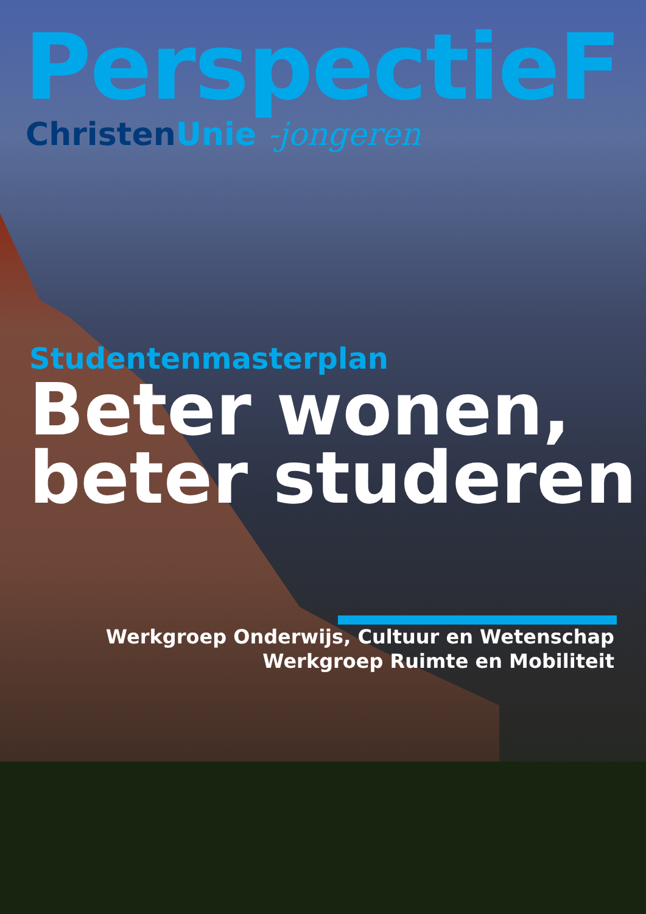PerspectieF
ChristenUnie -jongeren
Studentenmasterplan
Beter wonen,
beter studeren
Werkgroep Onderwijs, Cultuur en Wetenschap
Werkgroep Ruimte en Mobiliteit